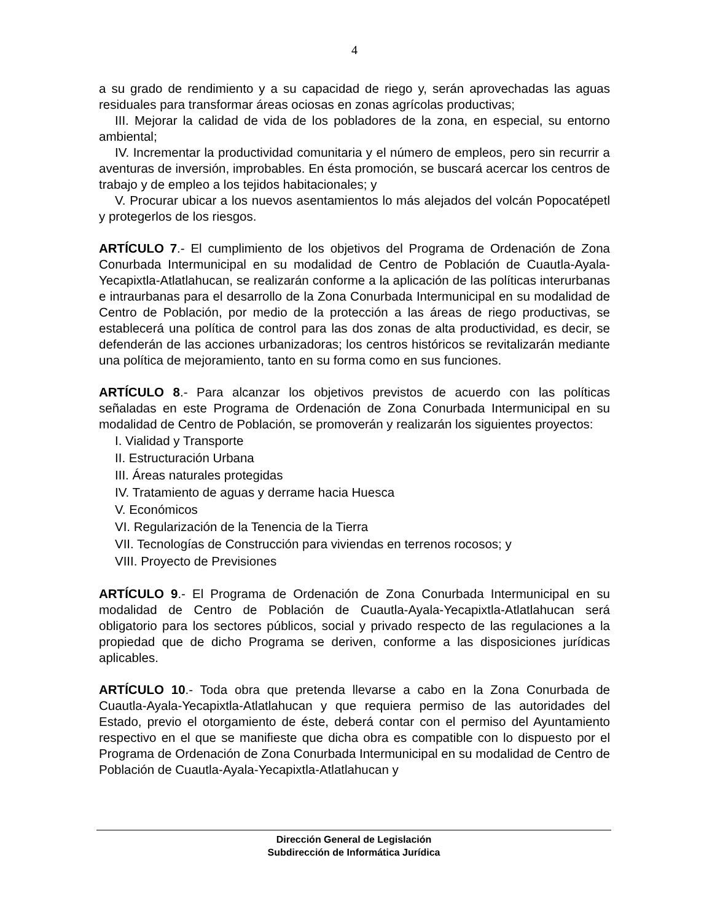4
a su grado de rendimiento y a su capacidad de riego y, serán aprovechadas las aguas residuales para transformar áreas ociosas en zonas agrícolas productivas;
III. Mejorar la calidad de vida de los pobladores de la zona, en especial, su entorno ambiental;
IV. Incrementar la productividad comunitaria y el número de empleos, pero sin recurrir a aventuras de inversión, improbables. En ésta promoción, se buscará acercar los centros de trabajo y de empleo a los tejidos habitacionales; y
V. Procurar ubicar a los nuevos asentamientos lo más alejados del volcán Popocatépetl y protegerlos de los riesgos.
ARTÍCULO 7.- El cumplimiento de los objetivos del Programa de Ordenación de Zona Conurbada Intermunicipal en su modalidad de Centro de Población de Cuautla-Ayala-Yecapixtla-Atlatlahucan, se realizarán conforme a la aplicación de las políticas interurbanas e intraurbanas para el desarrollo de la Zona Conurbada Intermunicipal en su modalidad de Centro de Población, por medio de la protección a las áreas de riego productivas, se establecerá una política de control para las dos zonas de alta productividad, es decir, se defenderán de las acciones urbanizadoras; los centros históricos se revitalizarán mediante una política de mejoramiento, tanto en su forma como en sus funciones.
ARTÍCULO 8.- Para alcanzar los objetivos previstos de acuerdo con las políticas señaladas en este Programa de Ordenación de Zona Conurbada Intermunicipal en su modalidad de Centro de Población, se promoverán y realizarán los siguientes proyectos:
I. Vialidad y Transporte
II. Estructuración Urbana
III. Áreas naturales protegidas
IV. Tratamiento de aguas y derrame hacia Huesca
V. Económicos
VI. Regularización de la Tenencia de la Tierra
VII. Tecnologías de Construcción para viviendas en terrenos rocosos; y
VIII. Proyecto de Previsiones
ARTÍCULO 9.- El Programa de Ordenación de Zona Conurbada Intermunicipal en su modalidad de Centro de Población de Cuautla-Ayala-Yecapixtla-Atlatlahucan será obligatorio para los sectores públicos, social y privado respecto de las regulaciones a la propiedad que de dicho Programa se deriven, conforme a las disposiciones jurídicas aplicables.
ARTÍCULO 10.- Toda obra que pretenda llevarse a cabo en la Zona Conurbada de Cuautla-Ayala-Yecapixtla-Atlatlahucan y que requiera permiso de las autoridades del Estado, previo el otorgamiento de éste, deberá contar con el permiso del Ayuntamiento respectivo en el que se manifieste que dicha obra es compatible con lo dispuesto por el Programa de Ordenación de Zona Conurbada Intermunicipal en su modalidad de Centro de Población de Cuautla-Ayala-Yecapixtla-Atlatlahucan y
Dirección General de Legislación
Subdirección de Informática Jurídica